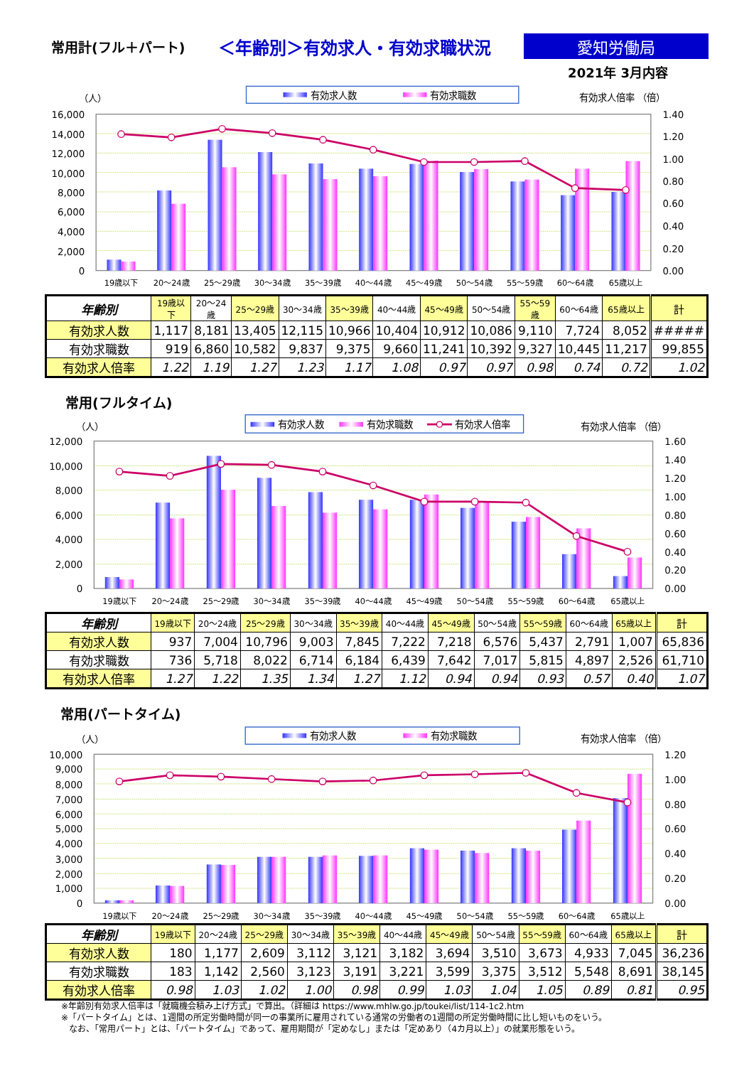常用計(フル＋パート)
＜年齢別＞有効求人・有効求職状況 愛知労働局
2021年 3月内容
有効求人数
有効求職数
（人）
有効求人倍率 （倍）
16,000
14,000
12,000
10,000
8,000
6,000
4,000
2,000
0
1.40
1.20
1.00
0.80
0.60
0.40
0.20
0.00
19歳以下
20～24歳
25～29歳
30～34歳
35～39歳
40～44歳
45～49歳
50～54歳
55～59歳
60～64歳
65歳以上
| 年齢別 | 19歳以下 | 20～24歳 | 25～29歳 | 30～34歳 | 35～39歳 | 40～44歳 | 45～49歳 | 50～54歳 | 55～59歳 | 60～64歳 | 65歳以上 | 計 |
| --- | --- | --- | --- | --- | --- | --- | --- | --- | --- | --- | --- | --- |
| 有効求人数 | 1,117 | 8,181 | 13,405 | 12,115 | 10,966 | 10,404 | 10,912 | 10,086 | 9,110 | 7,724 | 8,052 | ##### |
| 有効求職数 | 919 | 6,860 | 10,582 | 9,837 | 9,375 | 9,660 | 11,241 | 10,392 | 9,327 | 10,445 | 11,217 | 99,855 |
| 有効求人倍率 | 1.22 | 1.19 | 1.27 | 1.23 | 1.17 | 1.08 | 0.97 | 0.97 | 0.98 | 0.74 | 0.72 | 1.02 |
常用(フルタイム)
有効求人数
有効求職数
有効求人倍率
（人）
有効求人倍率 （倍）
12,000
10,000
8,000
6,000
4,000
2,000
0
1.60
1.40
1.20
1.00
0.80
0.60
0.40
0.20
0.00
19歳以下
20～24歳
25～29歳
30～34歳
35～39歳
40～44歳
45～49歳
50～54歳
55～59歳
60～64歳
65歳以上
| 年齢別 | 19歳以下 | 20～24歳 | 25～29歳 | 30～34歳 | 35～39歳 | 40～44歳 | 45～49歳 | 50～54歳 | 55～59歳 | 60～64歳 | 65歳以上 | 計 |
| --- | --- | --- | --- | --- | --- | --- | --- | --- | --- | --- | --- | --- |
| 有効求人数 | 937 | 7,004 | 10,796 | 9,003 | 7,845 | 7,222 | 7,218 | 6,576 | 5,437 | 2,791 | 1,007 | 65,836 |
| 有効求職数 | 736 | 5,718 | 8,022 | 6,714 | 6,184 | 6,439 | 7,642 | 7,017 | 5,815 | 4,897 | 2,526 | 61,710 |
| 有効求人倍率 | 1.27 | 1.22 | 1.35 | 1.34 | 1.27 | 1.12 | 0.94 | 0.94 | 0.93 | 0.57 | 0.40 | 1.07 |
常用(パートタイム)
有効求人数
有効求職数
（人）
有効求人倍率 （倍）
10,000
9,000
8,000
7,000
6,000
5,000
4,000
3,000
2,000
1,000
0
1.20
1.00
0.80
0.60
0.40
0.20
0.00
19歳以下
20～24歳
25～29歳
30～34歳
35～39歳
40～44歳
45～49歳
50～54歳
55～59歳
60～64歳
65歳以上
| 年齢別 | 19歳以下 | 20～24歳 | 25～29歳 | 30～34歳 | 35～39歳 | 40～44歳 | 45～49歳 | 50～54歳 | 55～59歳 | 60～64歳 | 65歳以上 | 計 |
| --- | --- | --- | --- | --- | --- | --- | --- | --- | --- | --- | --- | --- |
| 有効求人数 | 180 | 1,177 | 2,609 | 3,112 | 3,121 | 3,182 | 3,694 | 3,510 | 3,673 | 4,933 | 7,045 | 36,236 |
| 有効求職数 | 183 | 1,142 | 2,560 | 3,123 | 3,191 | 3,221 | 3,599 | 3,375 | 3,512 | 5,548 | 8,691 | 38,145 |
| 有効求人倍率 | 0.98 | 1.03 | 1.02 | 1.00 | 0.98 | 0.99 | 1.03 | 1.04 | 1.05 | 0.89 | 0.81 | 0.95 |
※年齢別有効求人倍率は「就職機会積み上げ方式」で算出。（詳細は https://www.mhlw.go.jp/toukei/list/114-1c2.htm
※「パートタイム」とは、1週間の所定労働時間が同一の事業所に雇用されている通常の労働者の1週間の所定労働時間に比し短いものをいう。
なお、「常用パート」とは、「パートタイム」であって、雇用期間が「定めなし」または「定めあり（4カ月以上）」の就業形態をいう。